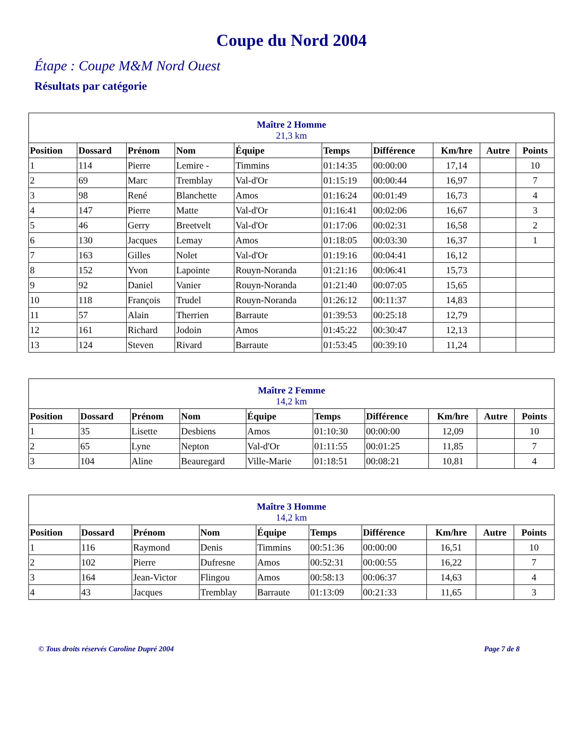Coupe du Nord 2004
Étape : Coupe M&M Nord Ouest
Résultats par catégorie
| Maître 2 Homme 21,3 km | | | | | | | | | |
| Position | Dossard | Prénom | Nom | Équipe | Temps | Différence | Km/hre | Autre | Points |
| 1 | 114 | Pierre | Lemire - | Timmins | 01:14:35 | 00:00:00 | 17,14 | | 10 |
| 2 | 69 | Marc | Tremblay | Val-d'Or | 01:15:19 | 00:00:44 | 16,97 | | 7 |
| 3 | 98 | René | Blanchette | Amos | 01:16:24 | 00:01:49 | 16,73 | | 4 |
| 4 | 147 | Pierre | Matte | Val-d'Or | 01:16:41 | 00:02:06 | 16,67 | | 3 |
| 5 | 46 | Gerry | Breetvelt | Val-d'Or | 01:17:06 | 00:02:31 | 16,58 | | 2 |
| 6 | 130 | Jacques | Lemay | Amos | 01:18:05 | 00:03:30 | 16,37 | | 1 |
| 7 | 163 | Gilles | Nolet | Val-d'Or | 01:19:16 | 00:04:41 | 16,12 | | |
| 8 | 152 | Yvon | Lapointe | Rouyn-Noranda | 01:21:16 | 00:06:41 | 15,73 | | |
| 9 | 92 | Daniel | Vanier | Rouyn-Noranda | 01:21:40 | 00:07:05 | 15,65 | | |
| 10 | 118 | François | Trudel | Rouyn-Noranda | 01:26:12 | 00:11:37 | 14,83 | | |
| 11 | 57 | Alain | Therrien | Barraute | 01:39:53 | 00:25:18 | 12,79 | | |
| 12 | 161 | Richard | Jodoin | Amos | 01:45:22 | 00:30:47 | 12,13 | | |
| 13 | 124 | Steven | Rivard | Barraute | 01:53:45 | 00:39:10 | 11,24 | | |
| Maître 2 Femme 14,2 km | | | | | | | | | |
| Position | Dossard | Prénom | Nom | Équipe | Temps | Différence | Km/hre | Autre | Points |
| 1 | 35 | Lisette | Desbiens | Amos | 01:10:30 | 00:00:00 | 12,09 | | 10 |
| 2 | 65 | Lyne | Nepton | Val-d'Or | 01:11:55 | 00:01:25 | 11,85 | | 7 |
| 3 | 104 | Aline | Beauregard | Ville-Marie | 01:18:51 | 00:08:21 | 10,81 | | 4 |
| Maître 3 Homme 14,2 km | | | | | | | | | |
| Position | Dossard | Prénom | Nom | Équipe | Temps | Différence | Km/hre | Autre | Points |
| 1 | 116 | Raymond | Denis | Timmins | 00:51:36 | 00:00:00 | 16,51 | | 10 |
| 2 | 102 | Pierre | Dufresne | Amos | 00:52:31 | 00:00:55 | 16,22 | | 7 |
| 3 | 164 | Jean-Victor | Flingou | Amos | 00:58:13 | 00:06:37 | 14,63 | | 4 |
| 4 | 43 | Jacques | Tremblay | Barraute | 01:13:09 | 00:21:33 | 11,65 | | 3 |
© Tous droits réservés Caroline Dupré 2004 Page 7 de 8